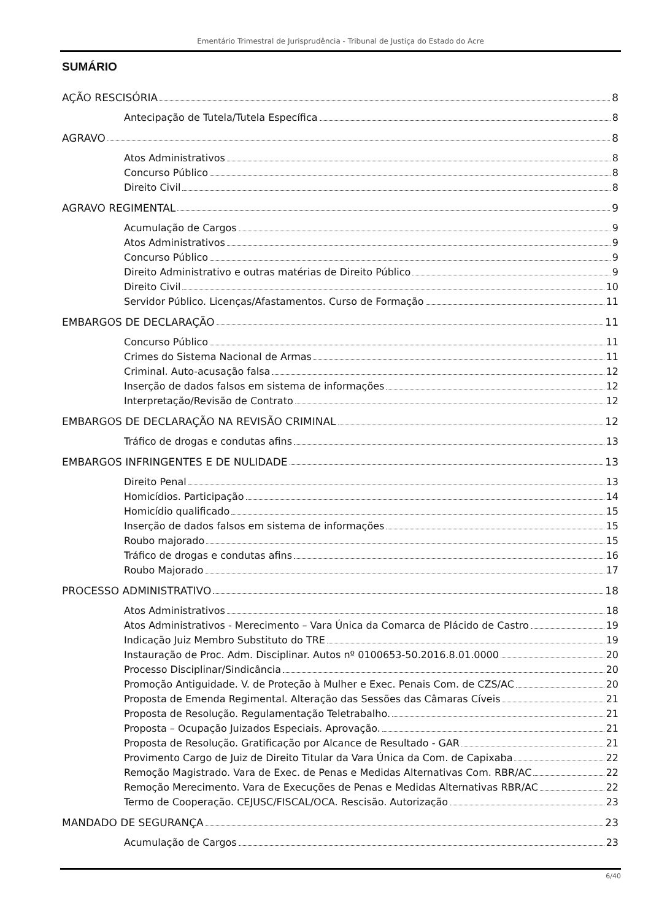Ementário Trimestral de Jurisprudência - Tribunal de Justiça do Estado do Acre
SUMÁRIO
AÇÃO RESCISÓRIA 8
Antecipação de Tutela/Tutela Específica 8
AGRAVO 8
Atos Administrativos 8
Concurso Público 8
Direito Civil 8
AGRAVO REGIMENTAL 9
Acumulação de Cargos 9
Atos Administrativos 9
Concurso Público 9
Direito Administrativo e outras matérias de Direito Público 9
Direito Civil 10
Servidor Público. Licenças/Afastamentos. Curso de Formação 11
EMBARGOS DE DECLARAÇÃO 11
Concurso Público 11
Crimes do Sistema Nacional de Armas 11
Criminal. Auto-acusação falsa 12
Inserção de dados falsos em sistema de informações 12
Interpretação/Revisão de Contrato 12
EMBARGOS DE DECLARAÇÃO NA REVISÃO CRIMINAL 12
Tráfico de drogas e condutas afins 13
EMBARGOS INFRINGENTES E DE NULIDADE 13
Direito Penal 13
Homicídios. Participação 14
Homicídio qualificado 15
Inserção de dados falsos em sistema de informações 15
Roubo majorado 15
Tráfico de drogas e condutas afins 16
Roubo Majorado 17
PROCESSO ADMINISTRATIVO 18
Atos Administrativos 18
Atos Administrativos - Merecimento – Vara Única da Comarca de Plácido de Castro 19
Indicação Juiz Membro Substituto do TRE 19
Instauração de Proc. Adm. Disciplinar. Autos nº 0100653-50.2016.8.01.0000 20
Processo Disciplinar/Sindicância 20
Promoção Antiguidade. V. de Proteção à Mulher e Exec. Penais Com. de CZS/AC 20
Proposta de Emenda Regimental. Alteração das Sessões das Câmaras Cíveis 21
Proposta de Resolução. Regulamentação Teletrabalho. 21
Proposta – Ocupação Juizados Especiais. Aprovação. 21
Proposta de Resolução. Gratificação por Alcance de Resultado - GAR 21
Provimento Cargo de Juiz de Direito Titular da Vara Única da Com. de Capixaba 22
Remoção Magistrado. Vara de Exec. de Penas e Medidas Alternativas Com. RBR/AC 22
Remoção Merecimento. Vara de Execuções de Penas e Medidas Alternativas RBR/AC 22
Termo de Cooperação. CEJUSC/FISCAL/OCA. Rescisão. Autorização 23
MANDADO DE SEGURANÇA 23
Acumulação de Cargos 23
6/40